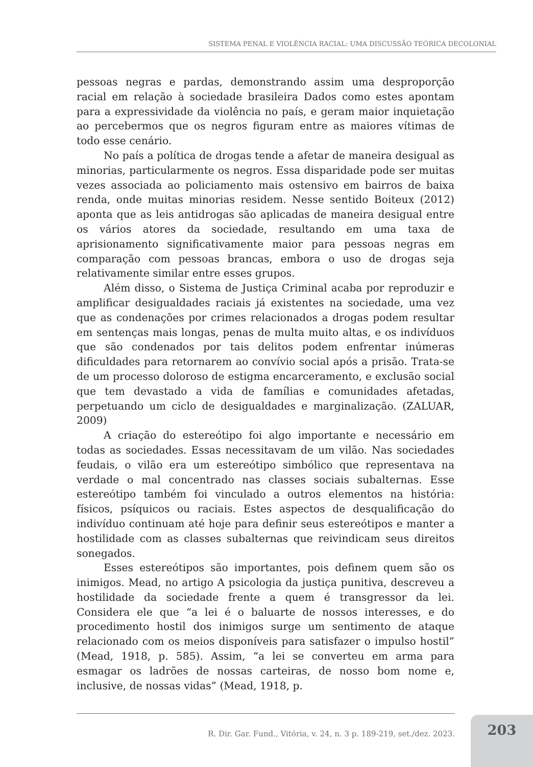SISTEMA PENAL E VIOLÊNCIA RACIAL: UMA DISCUSSÃO TEÓRICA DECOLONIAL
pessoas negras e pardas, demonstrando assim uma desproporção racial em relação à sociedade brasileira Dados como estes apontam para a expressividade da violência no país, e geram maior inquietação ao percebermos que os negros figuram entre as maiores vítimas de todo esse cenário.
No país a política de drogas tende a afetar de maneira desigual as minorias, particularmente os negros. Essa disparidade pode ser muitas vezes associada ao policiamento mais ostensivo em bairros de baixa renda, onde muitas minorias residem. Nesse sentido Boiteux (2012) aponta que as leis antidrogas são aplicadas de maneira desigual entre os vários atores da sociedade, resultando em uma taxa de aprisionamento significativamente maior para pessoas negras em comparação com pessoas brancas, embora o uso de drogas seja relativamente similar entre esses grupos.
Além disso, o Sistema de Justiça Criminal acaba por reproduzir e amplificar desigualdades raciais já existentes na sociedade, uma vez que as condenações por crimes relacionados a drogas podem resultar em sentenças mais longas, penas de multa muito altas, e os indivíduos que são condenados por tais delitos podem enfrentar inúmeras dificuldades para retornarem ao convívio social após a prisão. Trata-se de um processo doloroso de estigma encarceramento, e exclusão social que tem devastado a vida de famílias e comunidades afetadas, perpetuando um ciclo de desigualdades e marginalização. (ZALUAR, 2009)
A criação do estereótipo foi algo importante e necessário em todas as sociedades. Essas necessitavam de um vilão. Nas sociedades feudais, o vilão era um estereótipo simbólico que representava na verdade o mal concentrado nas classes sociais subalternas. Esse estereótipo também foi vinculado a outros elementos na história: físicos, psíquicos ou raciais. Estes aspectos de desqualificação do indivíduo continuam até hoje para definir seus estereótipos e manter a hostilidade com as classes subalternas que reivindicam seus direitos sonegados.
Esses estereótipos são importantes, pois definem quem são os inimigos. Mead, no artigo A psicologia da justiça punitiva, descreveu a hostilidade da sociedade frente a quem é transgressor da lei. Considera ele que “a lei é o baluarte de nossos interesses, e do procedimento hostil dos inimigos surge um sentimento de ataque relacionado com os meios disponíveis para satisfazer o impulso hostil” (Mead, 1918, p. 585). Assim, “a lei se converteu em arma para esmagar os ladrões de nossas carteiras, de nosso bom nome e, inclusive, de nossas vidas” (Mead, 1918, p.
R. Dir. Gar. Fund., Vitória, v. 24, n. 3 p. 189-219, set./dez. 2023.
203